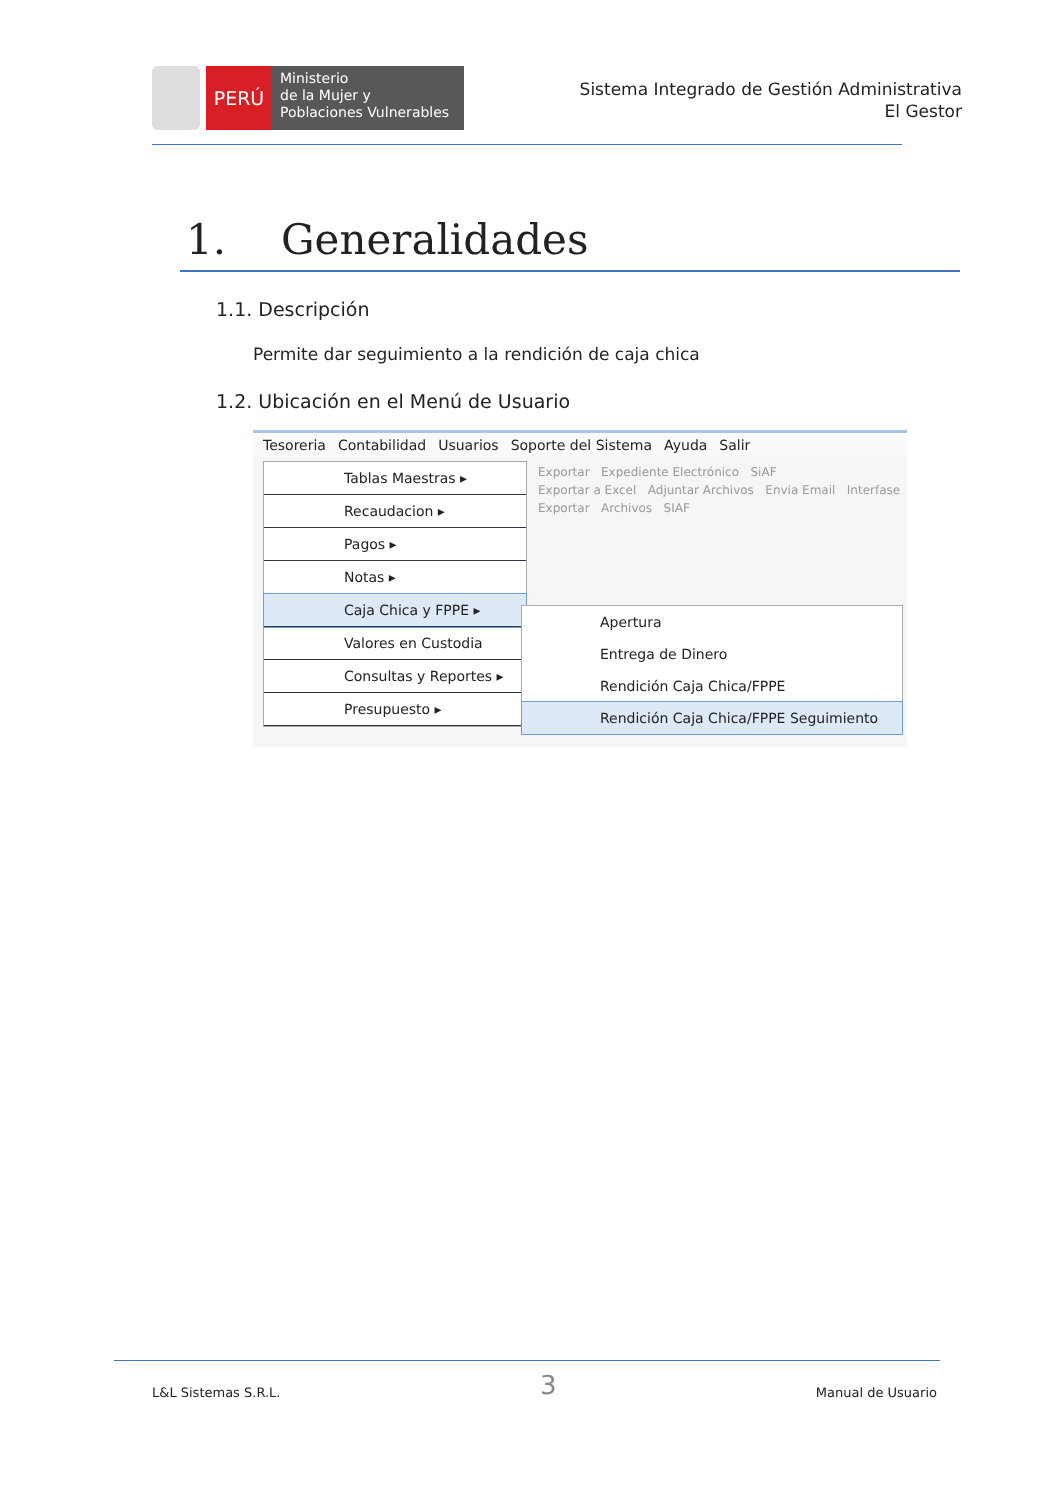PERÚ
Ministerio
de la Mujer y
Poblaciones Vulnerables
Sistema Integrado de Gestión Administrativa
El Gestor
1. Generalidades
1.1. Descripción
Permite dar seguimiento a la rendición de caja chica
1.2. Ubicación en el Menú de Usuario
Tesoreria Contabilidad Usuarios Soporte del Sistema Ayuda Salir
Exportar Expediente Electrónico SiAF
Exportar a Excel Adjuntar Archivos Envia Email Interfase
Exportar Archivos SIAF
Tablas Maestras ▸
Recaudacion ▸
Pagos ▸
Notas ▸
Caja Chica y FPPE ▸
Valores en Custodia
Consultas y Reportes ▸
Presupuesto ▸
Apertura
Entrega de Dinero
Rendición Caja Chica/FPPE
Rendición Caja Chica/FPPE Seguimiento
L&L Sistemas S.R.L. 3 Manual de Usuario